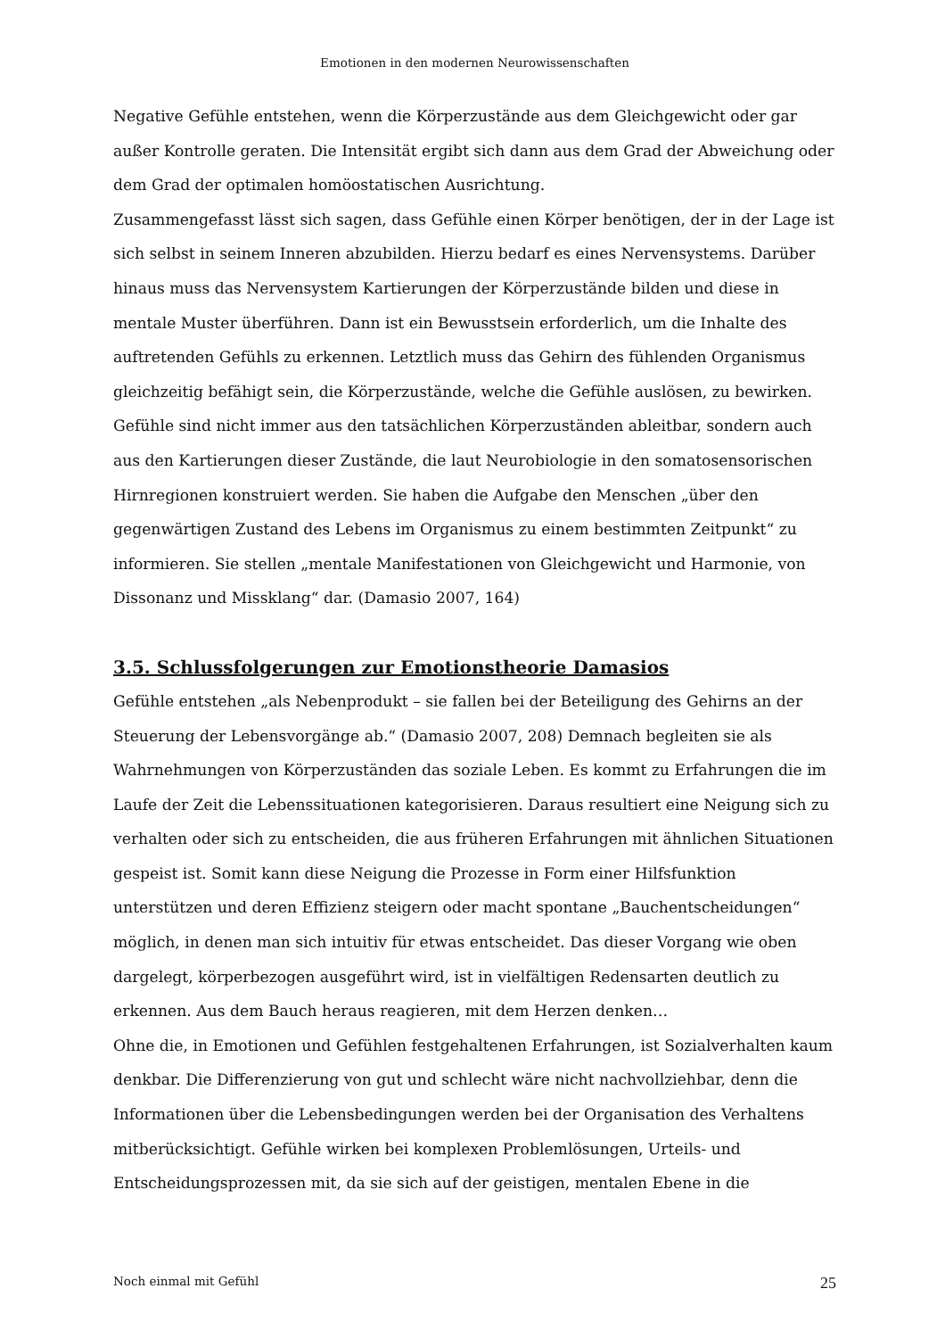Emotionen in den modernen Neurowissenschaften
Negative Gefühle entstehen, wenn die Körperzustände aus dem Gleichgewicht oder gar außer Kontrolle geraten. Die Intensität ergibt sich dann aus dem Grad der Abweichung oder dem Grad der optimalen homöostatischen Ausrichtung.
Zusammengefasst lässt sich sagen, dass Gefühle einen Körper benötigen, der in der Lage ist sich selbst in seinem Inneren abzubilden. Hierzu bedarf es eines Nervensystems. Darüber hinaus muss das Nervensystem Kartierungen der Körperzustände bilden und diese in mentale Muster überführen. Dann ist ein Bewusstsein erforderlich, um die Inhalte des auftretenden Gefühls zu erkennen. Letztlich muss das Gehirn des fühlenden Organismus gleichzeitig befähigt sein, die Körperzustände, welche die Gefühle auslösen, zu bewirken. Gefühle sind nicht immer aus den tatsächlichen Körperzuständen ableitbar, sondern auch aus den Kartierungen dieser Zustände, die laut Neurobiologie in den somatosensorischen Hirnregionen konstruiert werden. Sie haben die Aufgabe den Menschen „über den gegenwärtigen Zustand des Lebens im Organismus zu einem bestimmten Zeitpunkt“ zu informieren. Sie stellen „mentale Manifestationen von Gleichgewicht und Harmonie, von Dissonanz und Missklang“ dar. (Damasio 2007, 164)
3.5. Schlussfolgerungen zur Emotionstheorie Damasios
Gefühle entstehen „als Nebenprodukt – sie fallen bei der Beteiligung des Gehirns an der Steuerung der Lebensvorgänge ab.“ (Damasio 2007, 208) Demnach begleiten sie als Wahrnehmungen von Körperzuständen das soziale Leben. Es kommt zu Erfahrungen die im Laufe der Zeit die Lebenssituationen kategorisieren. Daraus resultiert eine Neigung sich zu verhalten oder sich zu entscheiden, die aus früheren Erfahrungen mit ähnlichen Situationen gespeist ist. Somit kann diese Neigung die Prozesse in Form einer Hilfsfunktion unterstützen und deren Effizienz steigern oder macht spontane „Bauchentscheidungen“ möglich, in denen man sich intuitiv für etwas entscheidet. Das dieser Vorgang wie oben dargelegt, körperbezogen ausgeführt wird, ist in vielfältigen Redensarten deutlich zu erkennen. Aus dem Bauch heraus reagieren, mit dem Herzen denken…
Ohne die, in Emotionen und Gefühlen festgehaltenen Erfahrungen, ist Sozialverhalten kaum denkbar. Die Differenzierung von gut und schlecht wäre nicht nachvollziehbar, denn die Informationen über die Lebensbedingungen werden bei der Organisation des Verhaltens mitberücksichtigt. Gefühle wirken bei komplexen Problemlösungen, Urteils- und Entscheidungsprozessen mit, da sie sich auf der geistigen, mentalen Ebene in die
Noch einmal mit Gefühl 25